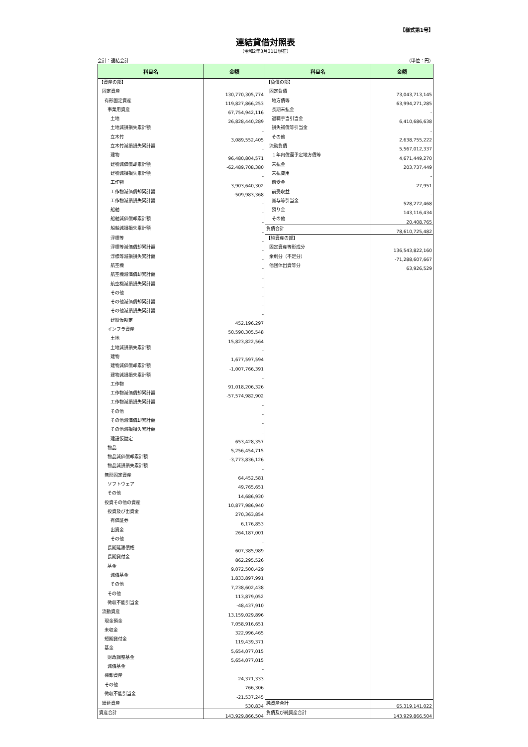【様式第1号】
連結貸借対照表
（令和2年3月31日現在）
会計：連結会計 （単位：円）
| 科目名 | 金額 | 科目名 | 金額 |
| --- | --- | --- | --- |
| 【資産の部】 | | 【負債の部】 | |
| 固定資産 | 130,770,305,774 | 固定負債 | 73,043,713,145 |
| 有形固定資産 | 119,827,866,253 | 地方債等 | 63,994,271,285 |
| 事業用資産 | 67,754,942,116 | 長期未払金 | - |
| 土地 | 26,828,440,289 | 退職手当引当金 | 6,410,686,638 |
| 土地減損損失累計額 | - | 損失補償等引当金 | - |
| 立木竹 | 3,089,552,405 | その他 | 2,638,755,222 |
| 立木竹減損損失累計額 | - | 流動負債 | 5,567,012,337 |
| 建物 | 96,480,804,571 | １年内償還予定地方債等 | 4,671,449,270 |
| 建物減価償却累計額 | -62,489,708,380 | 未払金 | 203,737,449 |
| 建物減損損失累計額 | - | 未払費用 | - |
| 工作物 | 3,903,640,302 | 前受金 | 27,951 |
| 工作物減価償却累計額 | -509,983,368 | 前受収益 | - |
| 工作物減損損失累計額 | - | 賞与等引当金 | 528,272,468 |
| 船舶 | - | 預り金 | 143,116,434 |
| 船舶減価償却累計額 | - | その他 | 20,408,765 |
| 船舶減損損失累計額 | - | 負債合計 | 78,610,725,482 |
| 浮標等 | - | 【純資産の部】 | |
| 浮標等減価償却累計額 | - | 固定資産等形成分 | 136,543,822,160 |
| 浮標等減損損失累計額 | - | 余剰分（不足分） | -71,288,607,667 |
| 航空機 | - | 他団体出資等分 | 63,926,529 |
| 航空機減価償却累計額 | - | | |
| 航空機減損損失累計額 | - | | |
| その他 | - | | |
| その他減価償却累計額 | - | | |
| その他減損損失累計額 | - | | |
| 建設仮勘定 | 452,196,297 | | |
| インフラ資産 | 50,590,305,548 | | |
| 土地 | 15,823,822,564 | | |
| 土地減損損失累計額 | - | | |
| 建物 | 1,677,597,594 | | |
| 建物減価償却累計額 | -1,007,766,391 | | |
| 建物減損損失累計額 | - | | |
| 工作物 | 91,018,206,326 | | |
| 工作物減価償却累計額 | -57,574,982,902 | | |
| 工作物減損損失累計額 | - | | |
| その他 | - | | |
| その他減価償却累計額 | - | | |
| その他減損損失累計額 | - | | |
| 建設仮勘定 | 653,428,357 | | |
| 物品 | 5,256,454,715 | | |
| 物品減価償却累計額 | -3,773,836,126 | | |
| 物品減損損失累計額 | - | | |
| 無形固定資産 | 64,452,581 | | |
| ソフトウェア | 49,765,651 | | |
| その他 | 14,686,930 | | |
| 投資その他の資産 | 10,877,986,940 | | |
| 投資及び出資金 | 270,363,854 | | |
| 有価証券 | 6,176,853 | | |
| 出資金 | 264,187,001 | | |
| その他 | - | | |
| 長期延滞債権 | 607,385,989 | | |
| 長期貸付金 | 862,295,526 | | |
| 基金 | 9,072,500,429 | | |
| 減債基金 | 1,833,897,991 | | |
| その他 | 7,238,602,438 | | |
| その他 | 113,879,052 | | |
| 徴収不能引当金 | -48,437,910 | | |
| 流動資産 | 13,159,029,896 | | |
| 現金預金 | 7,058,916,651 | | |
| 未収金 | 322,996,465 | | |
| 短期貸付金 | 119,439,371 | | |
| 基金 | 5,654,077,015 | | |
| 財政調整基金 | 5,654,077,015 | | |
| 減債基金 | - | | |
| 棚卸資産 | 24,371,333 | | |
| その他 | 766,306 | | |
| 徴収不能引当金 | -21,537,245 | | |
| 繰延資産 | 530,834 | 純資産合計 | 65,319,141,022 |
| 資産合計 | 143,929,866,504 | 負債及び純資産合計 | 143,929,866,504 |